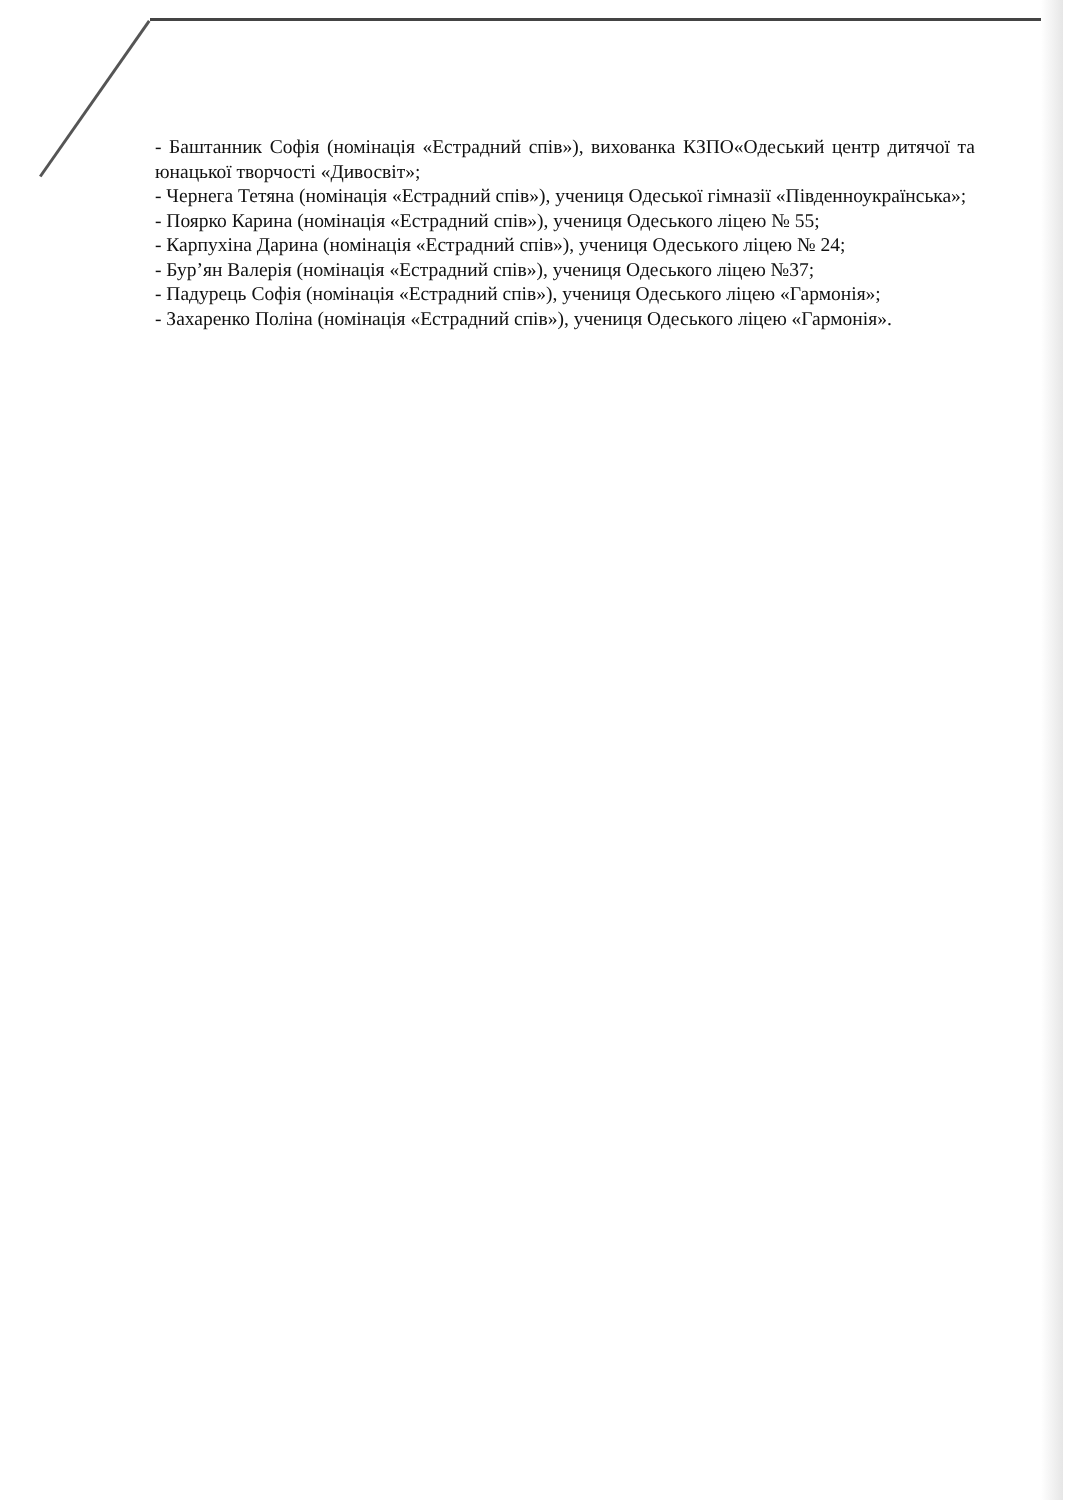- Баштанник Софія (номінація «Естрадний спів»), вихованка КЗПО«Одеський центр дитячої та юнацької творчості «Дивосвіт»;
- Чернега Тетяна (номінація «Естрадний спів»), учениця Одеської гімназії «Південноукраїнська»;
- Поярко Карина (номінація «Естрадний спів»), учениця Одеського ліцею № 55;
- Карпухіна Дарина (номінація «Естрадний спів»), учениця Одеського ліцею № 24;
- Бур’ян Валерія (номінація «Естрадний спів»), учениця Одеського ліцею №37;
- Падурець Софія (номінація «Естрадний спів»), учениця Одеського ліцею «Гармонія»;
- Захаренко Поліна (номінація «Естрадний спів»), учениця Одеського ліцею «Гармонія».